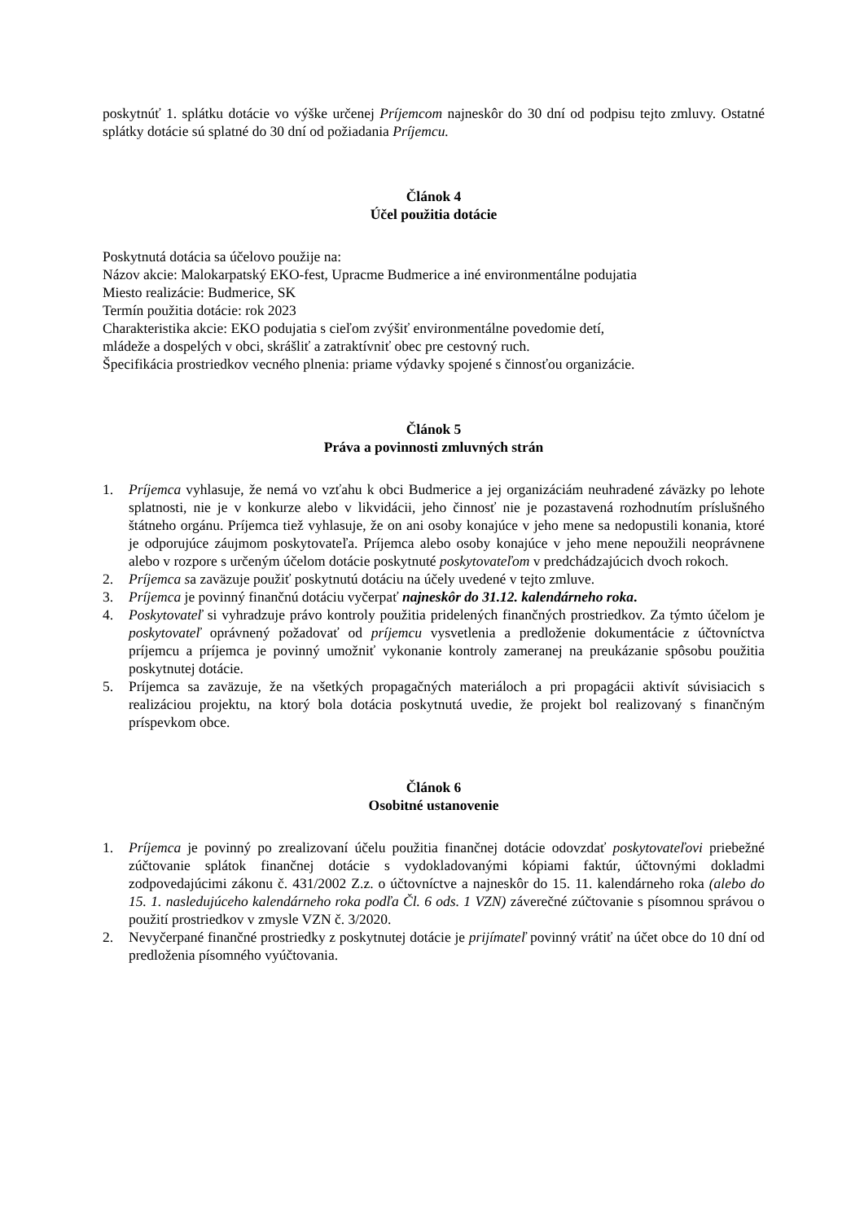poskytnúť 1. splátku dotácie vo výške určenej Príjemcom najneskôr do 30 dní od podpisu tejto zmluvy. Ostatné splátky dotácie sú splatné do 30 dní od požiadania Príjemcu.
Článok 4
Účel použitia dotácie
Poskytnutá dotácia sa účelovo použije na:
Názov akcie: Malokarpatský EKO-fest, Upracme Budmerice a iné environmentálne podujatia
Miesto realizácie: Budmerice, SK
Termín použitia dotácie: rok 2023
Charakteristika akcie: EKO podujatia s cieľom zvýšiť environmentálne povedomie detí,
mládeže a dospelých v obci, skrášliť a zatraktívniť obec pre cestovný ruch.
Špecifikácia prostriedkov vecného plnenia: priame výdavky spojené s činnosťou organizácie.
Článok 5
Práva a povinnosti zmluvných strán
1. Príjemca vyhlasuje, že nemá vo vzťahu k obci Budmerice a jej organizáciám neuhradené záväzky po lehote splatnosti, nie je v konkurze alebo v likvidácii, jeho činnosť nie je pozastavená rozhodnutím príslušného štátneho orgánu. Príjemca tiež vyhlasuje, že on ani osoby konajúce v jeho mene sa nedopustili konania, ktoré je odporujúce záujmom poskytovateľa. Príjemca alebo osoby konajúce v jeho mene nepoužili neoprávnene alebo v rozpore s určeným účelom dotácie poskytnuté poskytovateľom v predchádzajúcich dvoch rokoch.
2. Príjemca sa zaväzuje použiť poskytnutú dotáciu na účely uvedené v tejto zmluve.
3. Príjemca je povinný finančnú dotáciu vyčerpať najneskôr do 31.12. kalendárneho roka.
4. Poskytovateľ si vyhradzuje právo kontroly použitia pridelených finančných prostriedkov. Za týmto účelom je poskytovateľ oprávnený požadovať od príjemcu vysvetlenia a predloženie dokumentácie z účtovníctva príjemcu a príjemca je povinný umožniť vykonanie kontroly zameranej na preukázanie spôsobu použitia poskytnutej dotácie.
5. Príjemca sa zaväzuje, že na všetkých propagačných materiáloch a pri propagácii aktivít súvisiacich s realizáciou projektu, na ktorý bola dotácia poskytnutá uvedie, že projekt bol realizovaný s finančným príspevkom obce.
Článok 6
Osobitné ustanovenie
1. Príjemca je povinný po zrealizovaní účelu použitia finančnej dotácie odovzdať poskytovateľovi priebežné zúčtovanie splátok finančnej dotácie s vydokladovanými kópiami faktúr, účtovnými dokladmi zodpovedajúcimi zákonu č. 431/2002 Z.z. o účtovníctve a najneskôr do 15. 11. kalendárneho roka (alebo do 15. 1. nasledujúceho kalendárneho roka podľa Čl. 6 ods. 1 VZN) záverečné zúčtovanie s písomnou správou o použití prostriedkov v zmysle VZN č. 3/2020.
2. Nevyčerpané finančné prostriedky z poskytnutej dotácie je prijímateľ povinný vrátiť na účet obce do 10 dní od predloženia písomného vyúčtovania.